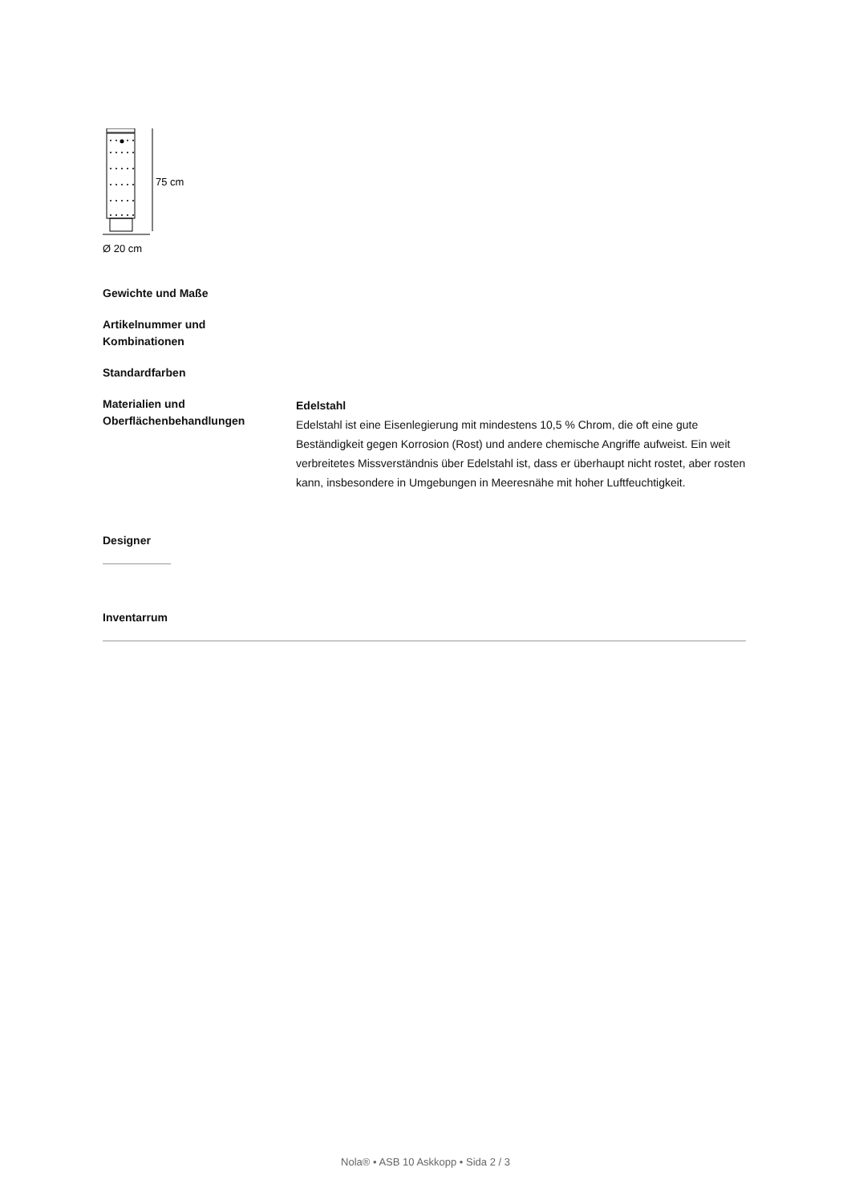75 cm
Ø 20 cm
Gewichte und Maße
Artikelnummer und
Kombinationen
Standardfarben
Materialien und
Oberflächenbehandlungen
Edelstahl
Edelstahl ist eine Eisenlegierung mit mindestens 10,5 % Chrom, die oft eine gute Beständigkeit gegen Korrosion (Rost) und andere chemische Angriffe aufweist. Ein weit verbreitetes Missverständnis über Edelstahl ist, dass er überhaupt nicht rostet, aber rosten kann, insbesondere in Umgebungen in Meeresnähe mit hoher Luftfeuchtigkeit.
Designer
Inventarrum
Nola® • ASB 10 Askkopp • Sida 2 / 3